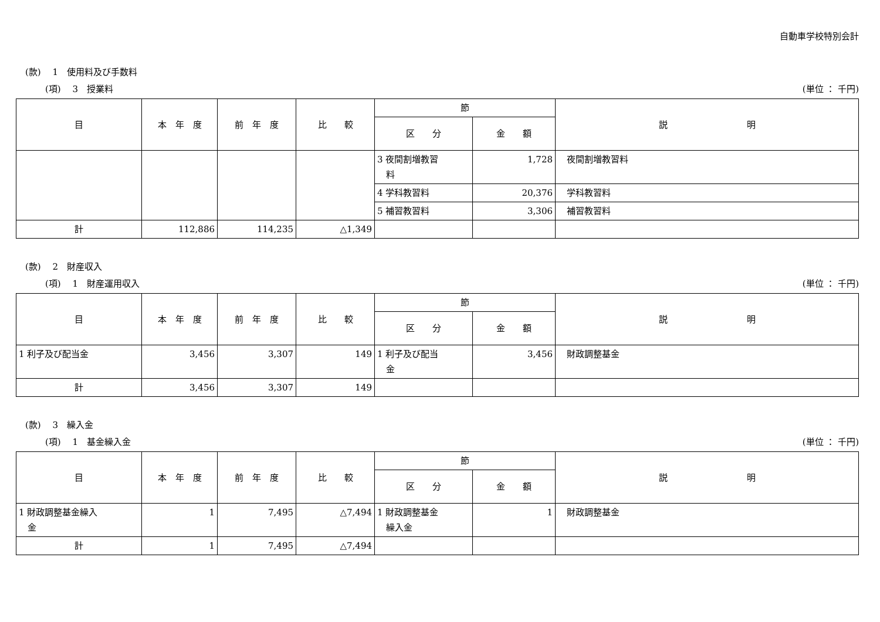自動車学校特別会計
(款)　 1　使用料及び手数料
(項)　 3　授業料 (単位 ： 千円)
| 目 | 本 年 度 | 前 年 度 | 比 較 | 節 | | 説 明 |
| --- | --- | --- | --- | --- | --- | --- |
| | | | | 区 分 | 金 額 | |
| | | | | 3 夜間割増教習 料 | 1,728 | 夜間割増教習料 |
| | | | | 4 学科教習料 | 20,376 | 学科教習料 |
| | | | | 5 補習教習料 | 3,306 | 補習教習料 |
| 計 | 112,886 | 114,235 | △1,349 | | | |
(款)　 2　財産収入
(項)　 1　財産運用収入 (単位 ： 千円)
| 目 | 本 年 度 | 前 年 度 | 比 較 | 節 | | 説 明 |
| --- | --- | --- | --- | --- | --- | --- |
| | | | | 区 分 | 金 額 | |
| 1 利子及び配当金 | 3,456 | 3,307 | 149 | 1 利子及び配当 金 | 3,456 | 財政調整基金 |
| 計 | 3,456 | 3,307 | 149 | | | |
(款)　 3　繰入金
(項)　 1　基金繰入金 (単位 ： 千円)
| 目 | 本 年 度 | 前 年 度 | 比 較 | 節 | | 説 明 |
| --- | --- | --- | --- | --- | --- | --- |
| | | | | 区 分 | 金 額 | |
| 1 財政調整基金繰入 金 | 1 | 7,495 | △7,494 | 1 財政調整基金 繰入金 | 1 | 財政調整基金 |
| 計 | 1 | 7,495 | △7,494 | | | |